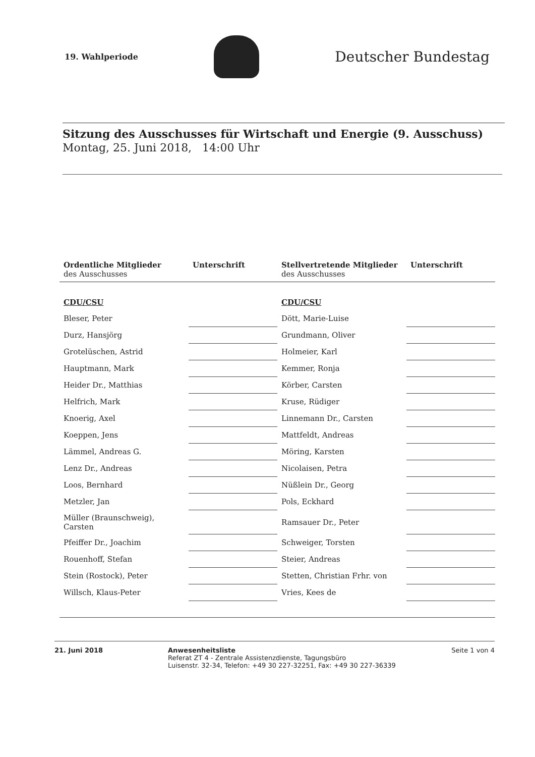19. Wahlperiode
Deutscher Bundestag
Sitzung des Ausschusses für Wirtschaft und Energie (9. Ausschuss)
Montag, 25. Juni 2018, 14:00 Uhr
| Ordentliche Mitglieder des Ausschusses | Unterschrift | Stellvertretende Mitglieder des Ausschusses | Unterschrift |
| --- | --- | --- | --- |
| CDU/CSU | | CDU/CSU | |
| Bleser, Peter | | Dött, Marie-Luise | |
| Durz, Hansjörg | | Grundmann, Oliver | |
| Grotelüschen, Astrid | | Holmeier, Karl | |
| Hauptmann, Mark | | Kemmer, Ronja | |
| Heider Dr., Matthias | | Körber, Carsten | |
| Helfrich, Mark | | Kruse, Rüdiger | |
| Knoerig, Axel | | Linnemann Dr., Carsten | |
| Koeppen, Jens | | Mattfeldt, Andreas | |
| Lämmel, Andreas G. | | Möring, Karsten | |
| Lenz Dr., Andreas | | Nicolaisen, Petra | |
| Loos, Bernhard | | Nüßlein Dr., Georg | |
| Metzler, Jan | | Pols, Eckhard | |
| Müller (Braunschweig), Carsten | | Ramsauer Dr., Peter | |
| Pfeiffer Dr., Joachim | | Schweiger, Torsten | |
| Rouenhoff, Stefan | | Steier, Andreas | |
| Stein (Rostock), Peter | | Stetten, Christian Frhr. von | |
| Willsch, Klaus-Peter | | Vries, Kees de | |
21. Juni 2018 Anwesenheitsliste
Referat ZT 4 - Zentrale Assistenzdienste, Tagungsbüro
Luisenstr. 32-34, Telefon: +49 30 227-32251, Fax: +49 30 227-36339
Seite 1 von 4